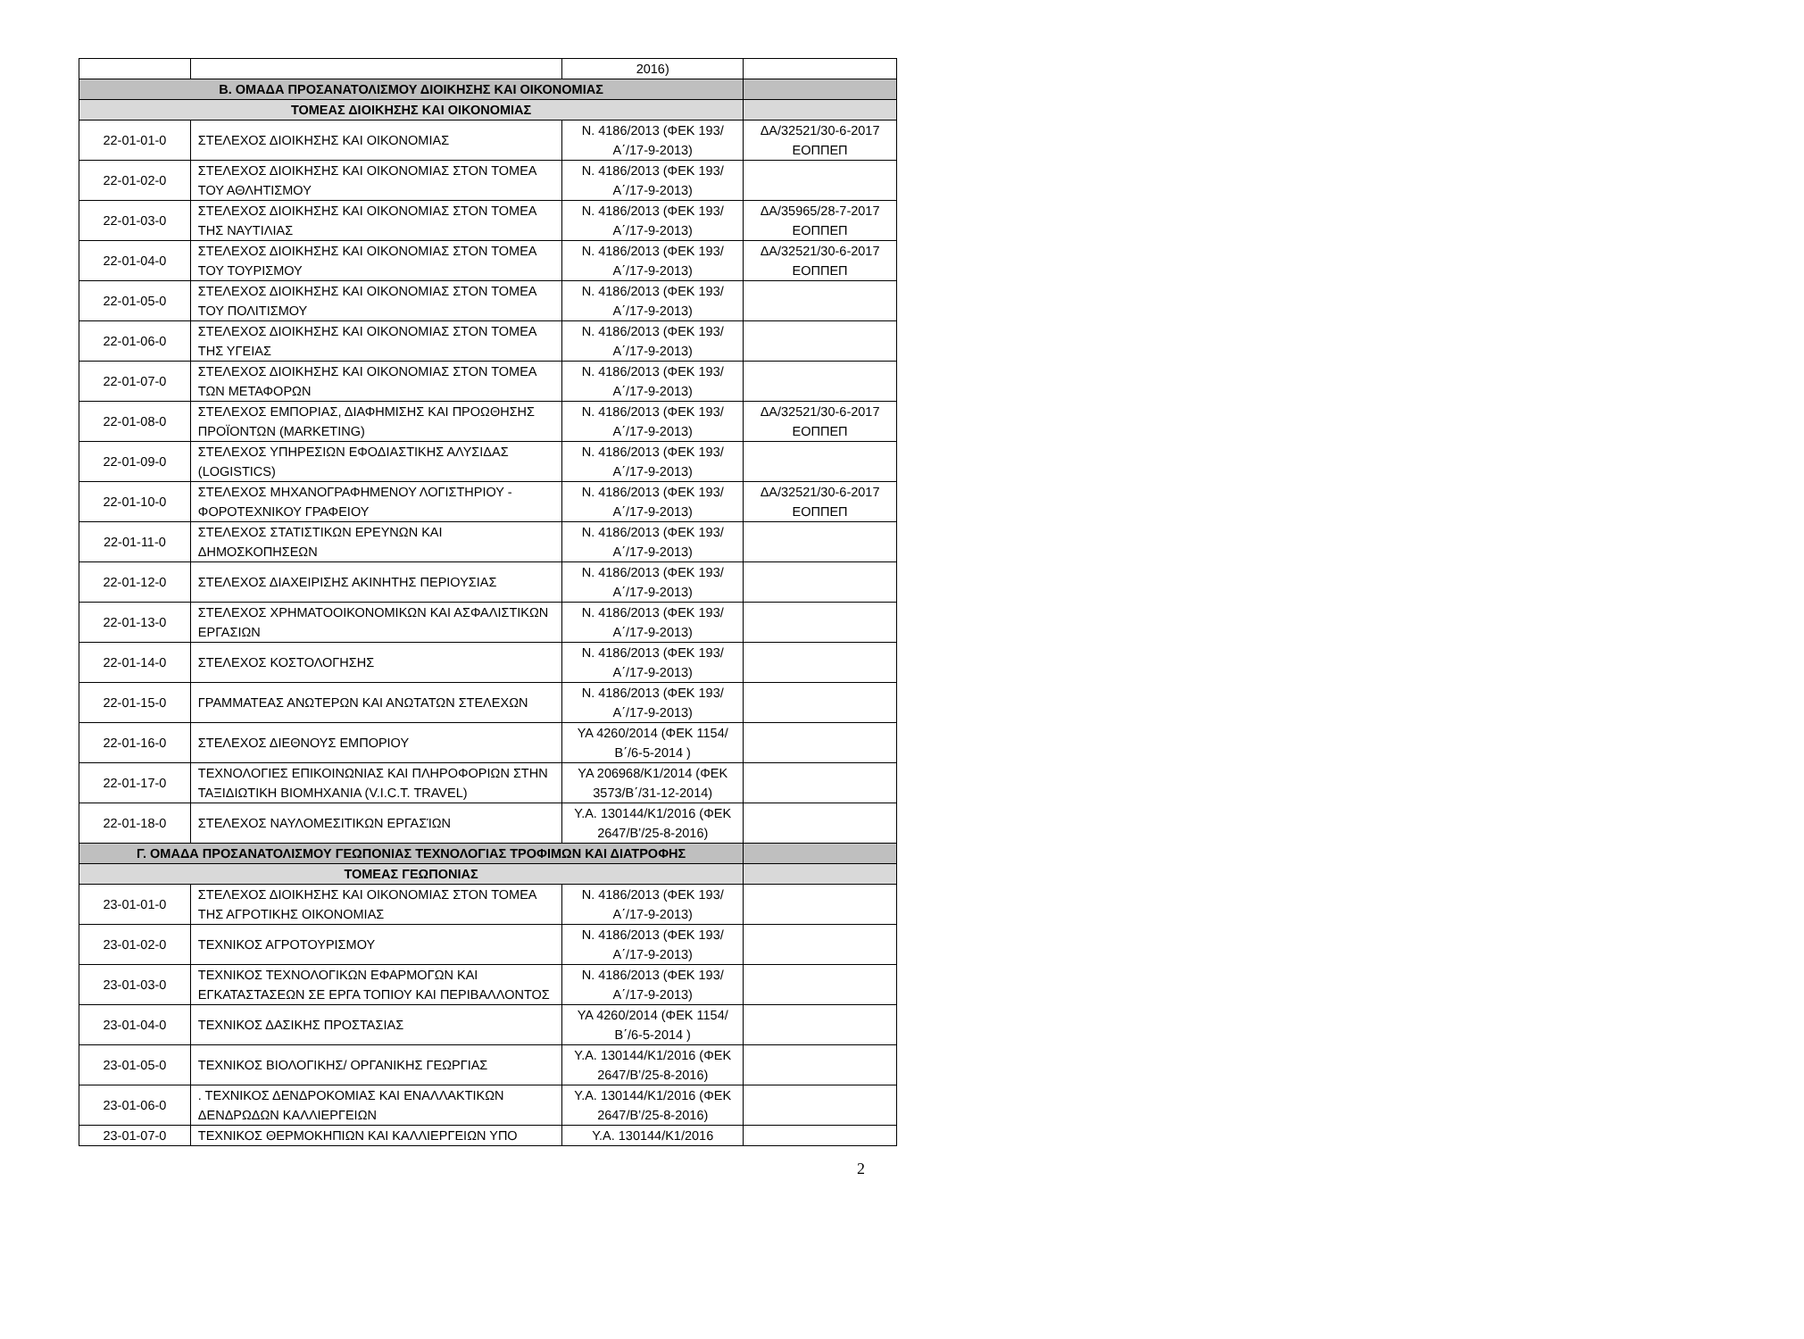| | | 2016) | |
| Β. ΟΜΑΔΑ ΠΡΟΣΑΝΑΤΟΛΙΣΜΟΥ ΔΙΟΙΚΗΣΗΣ ΚΑΙ ΟΙΚΟΝΟΜΙΑΣ | | | |
| ΤΟΜΕΑΣ ΔΙΟΙΚΗΣΗΣ ΚΑΙ ΟΙΚΟΝΟΜΙΑΣ | | | |
| 22-01-01-0 | ΣΤΕΛΕΧΟΣ ΔΙΟΙΚΗΣΗΣ ΚΑΙ ΟΙΚΟΝΟΜΙΑΣ | Ν. 4186/2013 (ΦΕΚ 193/Α΄/17-9-2013) | ΔΑ/32521/30-6-2017 ΕΟΠΠΕΠ |
| 22-01-02-0 | ΣΤΕΛΕΧΟΣ ΔΙΟΙΚΗΣΗΣ ΚΑΙ ΟΙΚΟΝΟΜΙΑΣ ΣΤΟΝ ΤΟΜΕΑ ΤΟΥ ΑΘΛΗΤΙΣΜΟΥ | Ν. 4186/2013 (ΦΕΚ 193/Α΄/17-9-2013) | |
| 22-01-03-0 | ΣΤΕΛΕΧΟΣ ΔΙΟΙΚΗΣΗΣ ΚΑΙ ΟΙΚΟΝΟΜΙΑΣ ΣΤΟΝ ΤΟΜΕΑ ΤΗΣ ΝΑΥΤΙΛΙΑΣ | Ν. 4186/2013 (ΦΕΚ 193/Α΄/17-9-2013) | ΔΑ/35965/28-7-2017 ΕΟΠΠΕΠ |
| 22-01-04-0 | ΣΤΕΛΕΧΟΣ ΔΙΟΙΚΗΣΗΣ ΚΑΙ ΟΙΚΟΝΟΜΙΑΣ ΣΤΟΝ ΤΟΜΕΑ ΤΟΥ ΤΟΥΡΙΣΜΟΥ | Ν. 4186/2013 (ΦΕΚ 193/Α΄/17-9-2013) | ΔΑ/32521/30-6-2017 ΕΟΠΠΕΠ |
| 22-01-05-0 | ΣΤΕΛΕΧΟΣ ΔΙΟΙΚΗΣΗΣ ΚΑΙ ΟΙΚΟΝΟΜΙΑΣ ΣΤΟΝ ΤΟΜΕΑ ΤΟΥ ΠΟΛΙΤΙΣΜΟΥ | Ν. 4186/2013 (ΦΕΚ 193/Α΄/17-9-2013) | |
| 22-01-06-0 | ΣΤΕΛΕΧΟΣ ΔΙΟΙΚΗΣΗΣ ΚΑΙ ΟΙΚΟΝΟΜΙΑΣ ΣΤΟΝ ΤΟΜΕΑ ΤΗΣ ΥΓΕΙΑΣ | Ν. 4186/2013 (ΦΕΚ 193/Α΄/17-9-2013) | |
| 22-01-07-0 | ΣΤΕΛΕΧΟΣ ΔΙΟΙΚΗΣΗΣ ΚΑΙ ΟΙΚΟΝΟΜΙΑΣ ΣΤΟΝ ΤΟΜΕΑ ΤΩΝ ΜΕΤΑΦΟΡΩΝ | Ν. 4186/2013 (ΦΕΚ 193/Α΄/17-9-2013) | |
| 22-01-08-0 | ΣΤΕΛΕΧΟΣ ΕΜΠΟΡΙΑΣ, ΔΙΑΦΗΜΙΣΗΣ ΚΑΙ ΠΡΟΩΘΗΣΗΣ ΠΡΟΪΟΝΤΩΝ (MARKETING) | Ν. 4186/2013 (ΦΕΚ 193/Α΄/17-9-2013) | ΔΑ/32521/30-6-2017 ΕΟΠΠΕΠ |
| 22-01-09-0 | ΣΤΕΛΕΧΟΣ ΥΠΗΡΕΣΙΩΝ ΕΦΟΔΙΑΣΤΙΚΗΣ ΑΛΥΣΙΔΑΣ (LOGISTICS) | Ν. 4186/2013 (ΦΕΚ 193/Α΄/17-9-2013) | |
| 22-01-10-0 | ΣΤΕΛΕΧΟΣ ΜΗΧΑΝΟΓΡΑΦΗΜΕΝΟΥ ΛΟΓΙΣΤΗΡΙΟΥ - ΦΟΡΟΤΕΧΝΙΚΟΥ ΓΡΑΦΕΙΟΥ | Ν. 4186/2013 (ΦΕΚ 193/Α΄/17-9-2013) | ΔΑ/32521/30-6-2017 ΕΟΠΠΕΠ |
| 22-01-11-0 | ΣΤΕΛΕΧΟΣ ΣΤΑΤΙΣΤΙΚΩΝ ΕΡΕΥΝΩΝ ΚΑΙ ΔΗΜΟΣΚΟΠΗΣΕΩΝ | Ν. 4186/2013 (ΦΕΚ 193/Α΄/17-9-2013) | |
| 22-01-12-0 | ΣΤΕΛΕΧΟΣ ΔΙΑΧΕΙΡΙΣΗΣ ΑΚΙΝΗΤΗΣ ΠΕΡΙΟΥΣΙΑΣ | Ν. 4186/2013 (ΦΕΚ 193/Α΄/17-9-2013) | |
| 22-01-13-0 | ΣΤΕΛΕΧΟΣ ΧΡΗΜΑΤΟΟΙΚΟΝΟΜΙΚΩΝ ΚΑΙ ΑΣΦΑΛΙΣΤΙΚΩΝ ΕΡΓΑΣΙΩΝ | Ν. 4186/2013 (ΦΕΚ 193/Α΄/17-9-2013) | |
| 22-01-14-0 | ΣΤΕΛΕΧΟΣ ΚΟΣΤΟΛΟΓΗΣΗΣ | Ν. 4186/2013 (ΦΕΚ 193/Α΄/17-9-2013) | |
| 22-01-15-0 | ΓΡΑΜΜΑΤΕΑΣ ΑΝΩΤΕΡΩΝ ΚΑΙ ΑΝΩΤΑΤΩΝ ΣΤΕΛΕΧΩΝ | Ν. 4186/2013 (ΦΕΚ 193/Α΄/17-9-2013) | |
| 22-01-16-0 | ΣΤΕΛΕΧΟΣ ΔΙΕΘΝΟΥΣ ΕΜΠΟΡΙΟΥ | ΥΑ 4260/2014 (ΦΕΚ 1154/Β΄/6-5-2014 ) | |
| 22-01-17-0 | ΤΕΧΝΟΛΟΓΙΕΣ ΕΠΙΚΟΙΝΩΝΙΑΣ ΚΑΙ ΠΛΗΡΟΦΟΡΙΩΝ ΣΤΗΝ ΤΑΞΙΔΙΩΤΙΚΗ ΒΙΟΜΗΧΑΝΙΑ (V.I.C.T. TRAVEL) | ΥΑ 206968/Κ1/2014 (ΦΕΚ 3573/Β΄/31-12-2014) | |
| 22-01-18-0 | ΣΤΕΛΕΧΟΣ ΝΑΥΛΟΜΕΣΙΤΙΚΩΝ ΕΡΓΑΣΊΩΝ | Υ.Α. 130144/Κ1/2016 (ΦΕΚ 2647/Β’/25-8-2016) | |
| Γ. ΟΜΑΔΑ ΠΡΟΣΑΝΑΤΟΛΙΣΜΟΥ ΓΕΩΠΟΝΙΑΣ ΤΕΧΝΟΛΟΓΙΑΣ ΤΡΟΦΙΜΩΝ ΚΑΙ ΔΙΑΤΡΟΦΗΣ | | | |
| ΤΟΜΕΑΣ ΓΕΩΠΟΝΙΑΣ | | | |
| 23-01-01-0 | ΣΤΕΛΕΧΟΣ ΔΙΟΙΚΗΣΗΣ ΚΑΙ ΟΙΚΟΝΟΜΙΑΣ ΣΤΟΝ ΤΟΜΕΑ ΤΗΣ ΑΓΡΟΤΙΚΗΣ ΟΙΚΟΝΟΜΙΑΣ | Ν. 4186/2013 (ΦΕΚ 193/Α΄/17-9-2013) | |
| 23-01-02-0 | ΤΕΧΝΙΚΟΣ ΑΓΡΟΤΟΥΡΙΣΜΟΥ | Ν. 4186/2013 (ΦΕΚ 193/Α΄/17-9-2013) | |
| 23-01-03-0 | ΤΕΧΝΙΚΟΣ ΤΕΧΝΟΛΟΓΙΚΩΝ ΕΦΑΡΜΟΓΩΝ ΚΑΙ ΕΓΚΑΤΑΣΤΑΣΕΩΝ ΣΕ ΕΡΓΑ ΤΟΠΙΟΥ ΚΑΙ ΠΕΡΙΒΑΛΛΟΝΤΟΣ | Ν. 4186/2013 (ΦΕΚ 193/Α΄/17-9-2013) | |
| 23-01-04-0 | ΤΕΧΝΙΚΟΣ ΔΑΣΙΚΗΣ ΠΡΟΣΤΑΣΙΑΣ | ΥΑ 4260/2014 (ΦΕΚ 1154/Β΄/6-5-2014 ) | |
| 23-01-05-0 | ΤΕΧΝΙΚΟΣ ΒΙΟΛΟΓΙΚΗΣ/ ΟΡΓΑΝΙΚΗΣ ΓΕΩΡΓΙΑΣ | Υ.Α. 130144/Κ1/2016 (ΦΕΚ 2647/Β’/25-8-2016) | |
| 23-01-06-0 | . ΤΕΧΝΙΚΟΣ ΔΕΝΔΡΟΚΟΜΙΑΣ ΚΑΙ ΕΝΑΛΛΑΚΤΙΚΩΝ ΔΕΝΔΡΩΔΩΝ ΚΑΛΛΙΕΡΓΕΙΩΝ | Υ.Α. 130144/Κ1/2016 (ΦΕΚ 2647/Β’/25-8-2016) | |
| 23-01-07-0 | ΤΕΧΝΙΚΟΣ ΘΕΡΜΟΚΗΠΙΩΝ ΚΑΙ ΚΑΛΛΙΕΡΓΕΙΩΝ ΥΠΟ | Υ.Α. 130144/Κ1/2016 | |
2